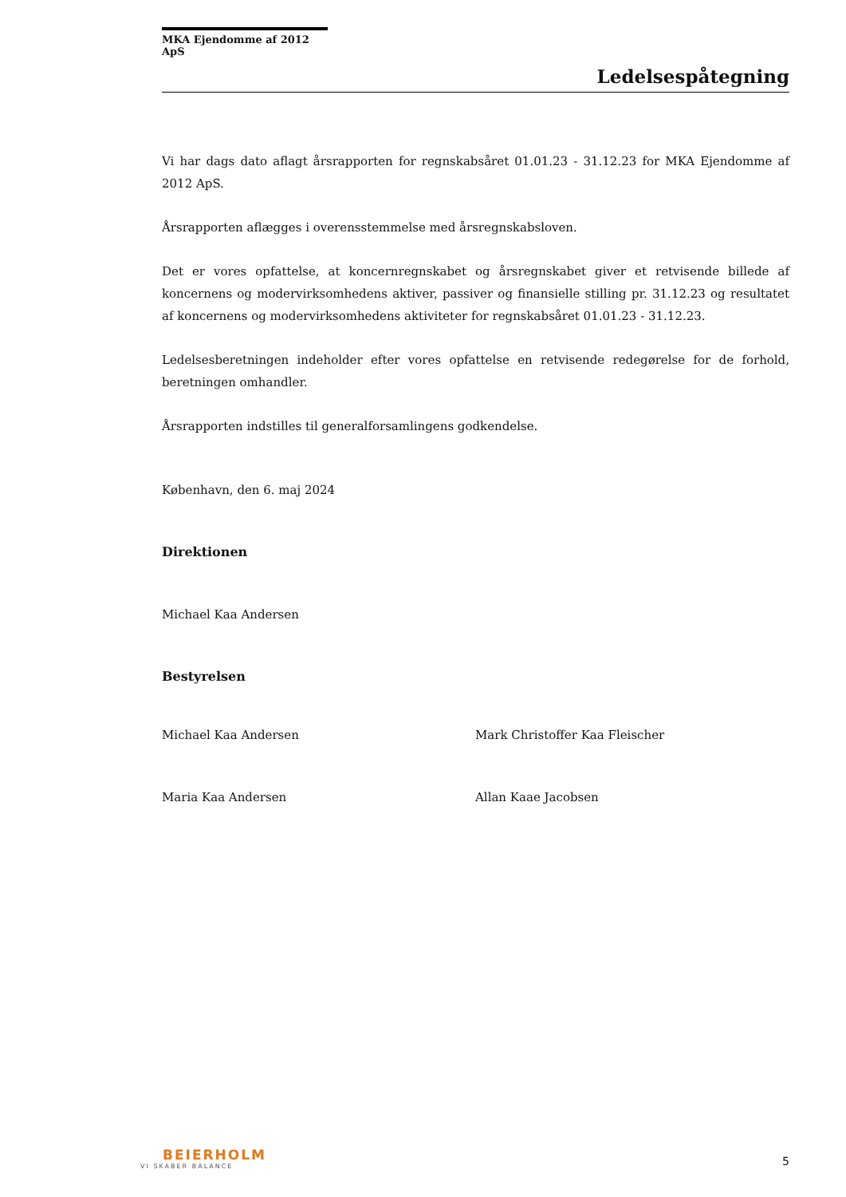MKA Ejendomme af 2012 ApS
Ledelsespåtegning
Vi har dags dato aflagt årsrapporten for regnskabsåret 01.01.23 - 31.12.23 for MKA Ejendomme af 2012 ApS.
Årsrapporten aflægges i overensstemmelse med årsregnskabsloven.
Det er vores opfattelse, at koncernregnskabet og årsregnskabet giver et retvisende billede af koncernens og modervirksomhedens aktiver, passiver og finansielle stilling pr. 31.12.23 og resultatet af koncernens og modervirksomhedens aktiviteter for regnskabsåret 01.01.23 - 31.12.23.
Ledelsesberetningen indeholder efter vores opfattelse en retvisende redegørelse for de forhold, beretningen omhandler.
Årsrapporten indstilles til generalforsamlingens godkendelse.
København, den 6. maj 2024
Direktionen
Michael Kaa Andersen
Bestyrelsen
Michael Kaa Andersen Mark Christoffer Kaa Fleischer
Maria Kaa Andersen Allan Kaae Jacobsen
BEIERHOLM
VI SKABER BALANCE
5